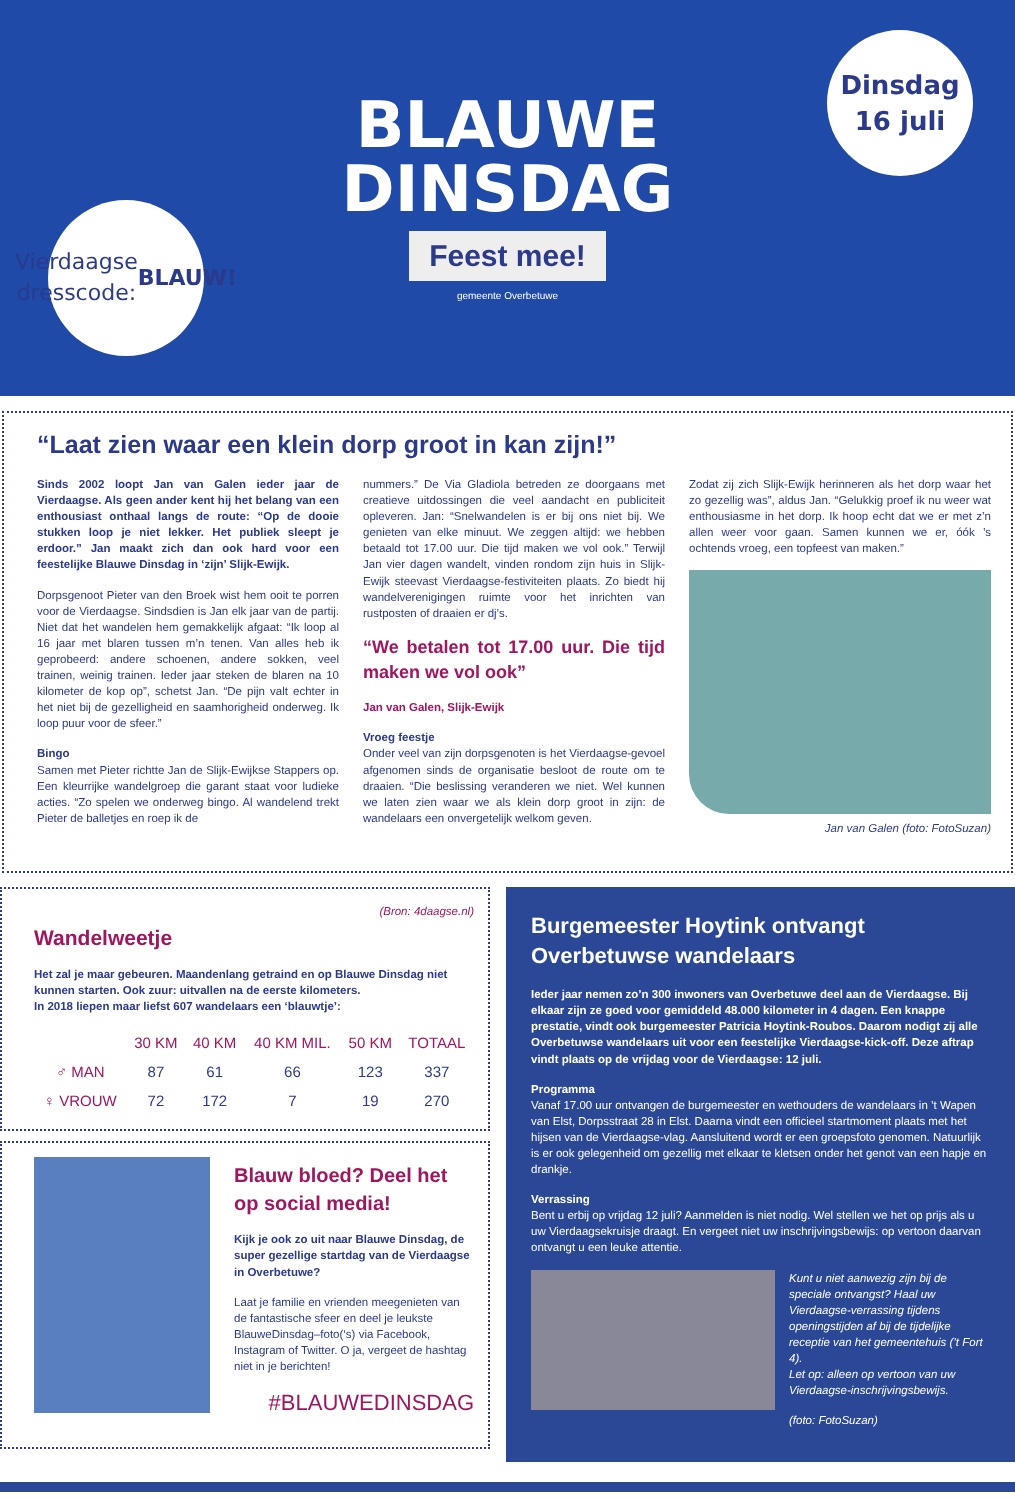Dinsdag
16 juli
Vierdaagse
dresscode:
BLAUW!
BLAUWE
DINSDAG
Feest mee!
gemeente Overbetuwe
“Laat zien waar een klein dorp groot in kan zijn!”
Sinds 2002 loopt Jan van Galen ieder jaar de Vierdaagse. Als geen ander kent hij het belang van een enthousiast onthaal langs de route: “Op de dooie stukken loop je niet lekker. Het publiek sleept je erdoor.” Jan maakt zich dan ook hard voor een feestelijke Blauwe Dinsdag in ‘zijn’ Slijk-Ewijk.
Dorpsgenoot Pieter van den Broek wist hem ooit te porren voor de Vierdaagse. Sindsdien is Jan elk jaar van de partij. Niet dat het wandelen hem gemakkelijk afgaat: “Ik loop al 16 jaar met blaren tussen m’n tenen. Van alles heb ik geprobeerd: andere schoenen, andere sokken, veel trainen, weinig trainen. Ieder jaar steken de blaren na 10 kilometer de kop op”, schetst Jan. “De pijn valt echter in het niet bij de gezelligheid en saamhorigheid onderweg. Ik loop puur voor de sfeer.”
Bingo
Samen met Pieter richtte Jan de Slijk-Ewijkse Stappers op. Een kleurrijke wandelgroep die garant staat voor ludieke acties. “Zo spelen we onderweg bingo. Al wandelend trekt Pieter de balletjes en roep ik de
nummers.” De Via Gladiola betreden ze doorgaans met creatieve uitdossingen die veel aandacht en publiciteit opleveren. Jan: “Snelwandelen is er bij ons niet bij. We genieten van elke minuut. We zeggen altijd: we hebben betaald tot 17.00 uur. Die tijd maken we vol ook.” Terwijl Jan vier dagen wandelt, vinden rondom zijn huis in Slijk-Ewijk steevast Vierdaagse-festiviteiten plaats. Zo biedt hij wandelverenigingen ruimte voor het inrichten van rustposten of draaien er dj’s.
“We betalen tot 17.00 uur. Die tijd maken we vol ook”
Jan van Galen, Slijk-Ewijk
Vroeg feestje
Onder veel van zijn dorpsgenoten is het Vierdaagse-gevoel afgenomen sinds de organisatie besloot de route om te draaien. “Die beslissing veranderen we niet. Wel kunnen we laten zien waar we als klein dorp groot in zijn: de wandelaars een onvergetelijk welkom geven.
Zodat zij zich Slijk-Ewijk herinneren als het dorp waar het zo gezellig was”, aldus Jan. “Gelukkig proef ik nu weer wat enthousiasme in het dorp. Ik hoop echt dat we er met z’n allen weer voor gaan. Samen kunnen we er, óók ’s ochtends vroeg, een topfeest van maken.”
Jan van Galen (foto: FotoSuzan)
(Bron: 4daagse.nl)
Wandelweetje
Het zal je maar gebeuren. Maandenlang getraind en op Blauwe Dinsdag niet kunnen starten. Ook zuur: uitvallen na de eerste kilometers.
In 2018 liepen maar liefst 607 wandelaars een ‘blauwtje’:
| | 30 KM | 40 KM | 40 KM MIL. | 50 KM | TOTAAL |
| --- | --- | --- | --- | --- | --- |
| ♂ MAN | 87 | 61 | 66 | 123 | 337 |
| ♀ VROUW | 72 | 172 | 7 | 19 | 270 |
Blauw bloed? Deel het op social media!
Kijk je ook zo uit naar Blauwe Dinsdag, de super gezellige startdag van de Vierdaagse in Overbetuwe?
Laat je familie en vrienden meegenieten van de fantastische sfeer en deel je leukste BlauweDinsdag–foto(‘s) via Facebook, Instagram of Twitter. O ja, vergeet de hashtag niet in je berichten!
#BLAUWEDINSDAG
Burgemeester Hoytink ontvangt Overbetuwse wandelaars
Ieder jaar nemen zo’n 300 inwoners van Overbetuwe deel aan de Vierdaagse. Bij elkaar zijn ze goed voor gemiddeld 48.000 kilometer in 4 dagen. Een knappe prestatie, vindt ook burgemeester Patricia Hoytink-Roubos. Daarom nodigt zij alle Overbetuwse wandelaars uit voor een feestelijke Vierdaagse-kick-off. Deze aftrap vindt plaats op de vrijdag voor de Vierdaagse: 12 juli.
Programma
Vanaf 17.00 uur ontvangen de burgemeester en wethouders de wandelaars in ’t Wapen van Elst, Dorpsstraat 28 in Elst. Daarna vindt een officieel startmoment plaats met het hijsen van de Vierdaagse-vlag. Aansluitend wordt er een groepsfoto genomen. Natuurlijk is er ook gelegenheid om gezellig met elkaar te kletsen onder het genot van een hapje en drankje.
Verrassing
Bent u erbij op vrijdag 12 juli? Aanmelden is niet nodig. Wel stellen we het op prijs als u uw Vierdaagsekruisje draagt. En vergeet niet uw inschrijvingsbewijs: op vertoon daarvan ontvangt u een leuke attentie.
Kunt u niet aanwezig zijn bij de speciale ontvangst? Haal uw Vierdaagse-verrassing tijdens openingstijden af bij de tijdelijke receptie van het gemeentehuis (’t Fort 4).
Let op: alleen op vertoon van uw Vierdaagse-inschrijvingsbewijs.
(foto: FotoSuzan)